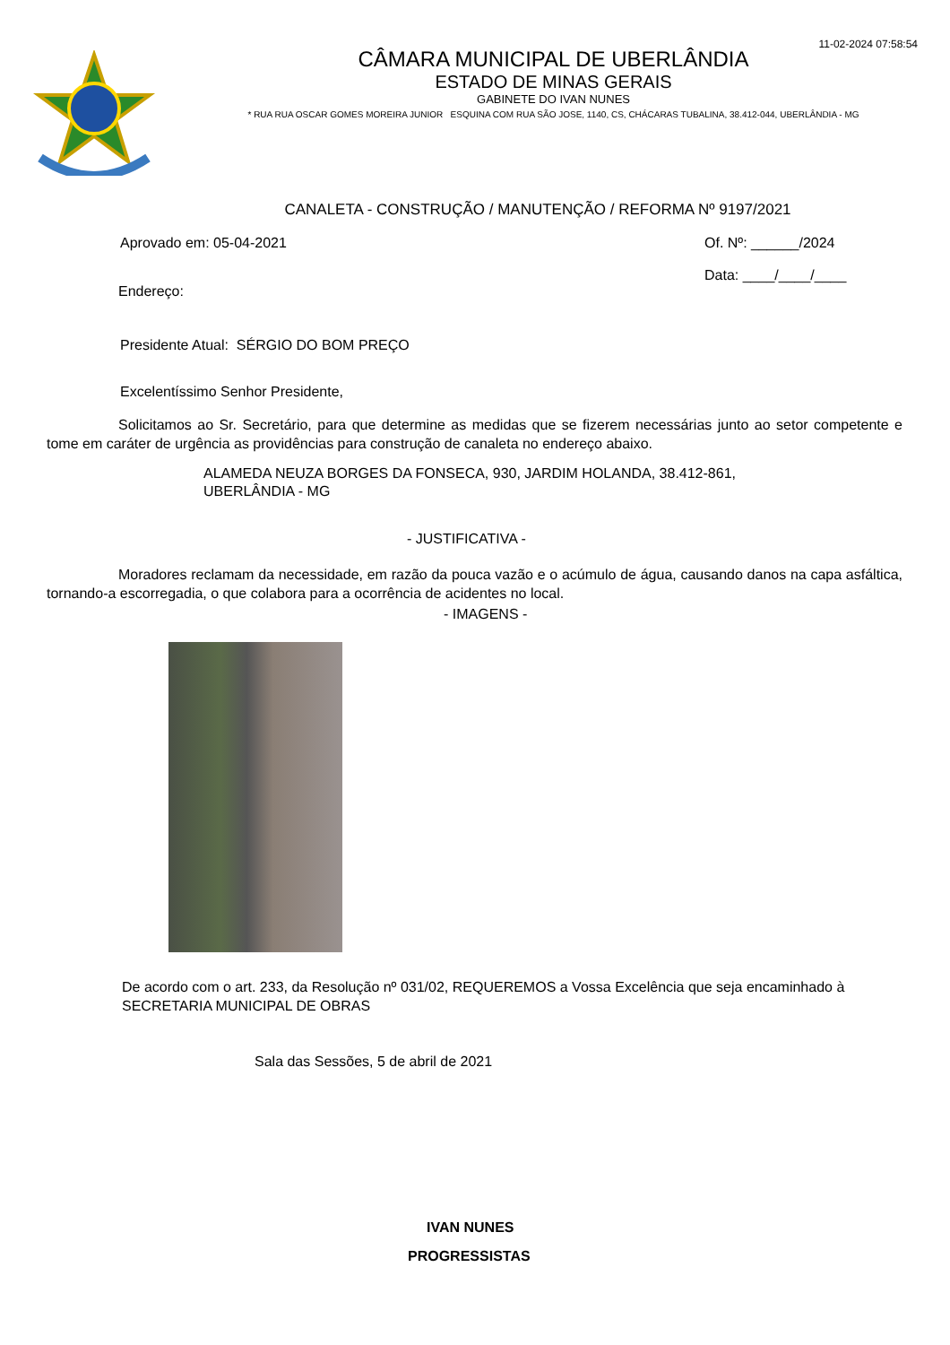11-02-2024 07:58:54
CÂMARA MUNICIPAL DE UBERLÂNDIA
ESTADO DE MINAS GERAIS
GABINETE DO IVAN NUNES
* RUA RUA OSCAR GOMES MOREIRA JUNIOR ESQUINA COM RUA SÃO JOSE, 1140, CS, CHÁCARAS TUBALINA, 38.412-044, UBERLÂNDIA - MG
CANALETA - CONSTRUÇÃO / MANUTENÇÃO / REFORMA Nº 9197/2021
Aprovado em: 05-04-2021 Of. Nº: ______/2024
Data: ____/____/____
Endereço:
Presidente Atual: SÉRGIO DO BOM PREÇO
Excelentíssimo Senhor Presidente,
Solicitamos ao Sr. Secretário, para que determine as medidas que se fizerem necessárias junto ao setor competente e tome em caráter de urgência as providências para construção de canaleta no endereço abaixo.
ALAMEDA NEUZA BORGES DA FONSECA, 930, JARDIM HOLANDA, 38.412-861,
UBERLÂNDIA - MG
- JUSTIFICATIVA -
Moradores reclamam da necessidade, em razão da pouca vazão e o acúmulo de água, causando danos na capa asfáltica, tornando-a escorregadia, o que colabora para a ocorrência de acidentes no local.
- IMAGENS -
De acordo com o art. 233, da Resolução nº 031/02, REQUEREMOS a Vossa Excelência que seja encaminhado à SECRETARIA MUNICIPAL DE OBRAS
Sala das Sessões, 5 de abril de 2021
IVAN NUNES
PROGRESSISTAS